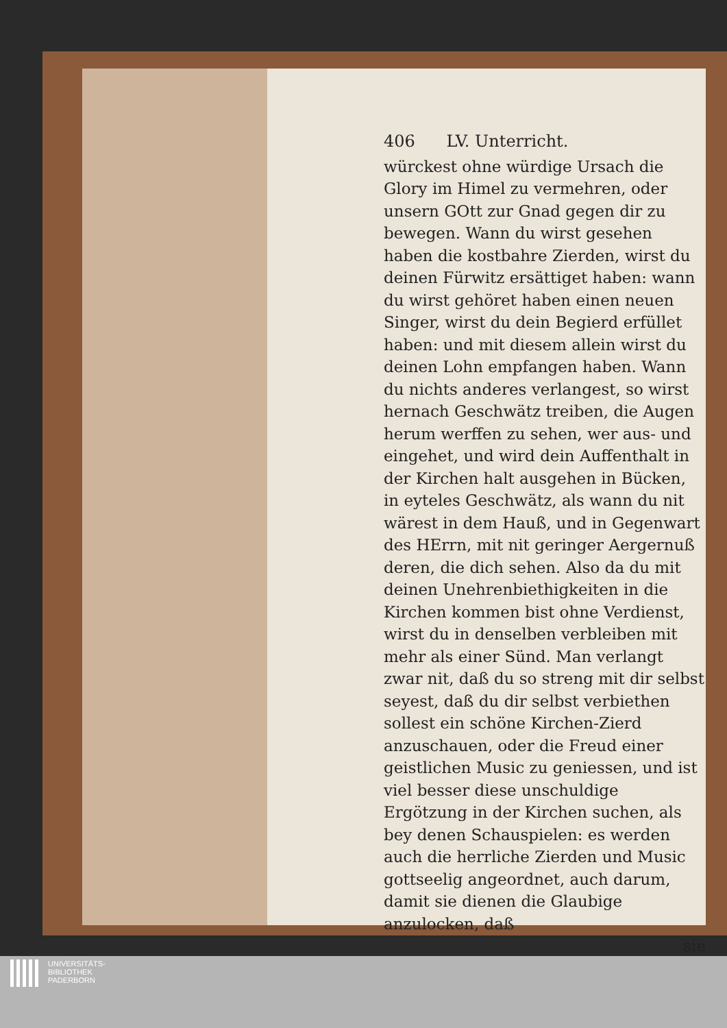406 LV. Unterricht.
würckest ohne würdige Ursach die Glory im Himel zu vermehren, oder unsern GOtt zur Gnad gegen dir zu bewegen. Wann du wirst gesehen haben die kostbahre Zierden, wirst du deinen Fürwitz ersättiget haben: wann du wirst gehöret haben einen neuen Singer, wirst du dein Begierd erfüllet haben: und mit diesem allein wirst du deinen Lohn empfangen haben. Wann du nichts anderes verlangest, so wirst hernach Geschwätz treiben, die Augen herum werffen zu sehen, wer aus- und eingehet, und wird dein Auffenthalt in der Kirchen halt ausgehen in Bücken, in eyteles Geschwätz, als wann du nit wärest in dem Hauß, und in Gegenwart des HErrn, mit nit geringer Aergernuß deren, die dich sehen. Also da du mit deinen Unehrenbiethigkeiten in die Kirchen kommen bist ohne Verdienst, wirst du in denselben verbleiben mit mehr als einer Sünd. Man verlangt zwar nit, daß du so streng mit dir selbst seyest, daß du dir selbst verbiethen sollest ein schöne Kirchen-Zierd anzuschauen, oder die Freud einer geistlichen Music zu geniessen, und ist viel besser diese unschuldige Ergötzung in der Kirchen suchen, als bey denen Schauspielen: es werden auch die herrliche Zierden und Music gottseelig angeordnet, auch darum, damit sie dienen die Glaubige anzulocken, daß
sie
UNIVERSITÄTS-
BIBLIOTHEK
PADERBORN